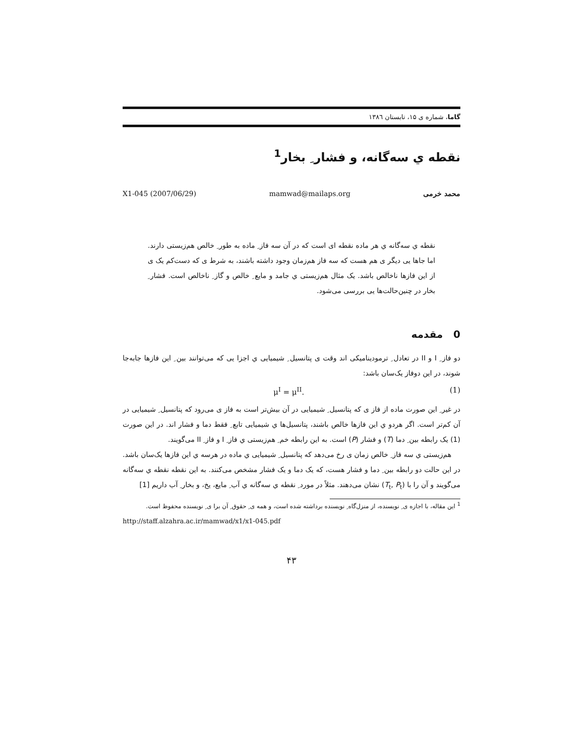گاما، شماره ی ۱۵، تابستان ۱۳۸٦
نقطه ي سه‌گانه، و فشار ِ بخار<sup>1</sup>
محمد خرمی mamwad@mailaps.org X1-045 (2007/06/29)
نقطه ي سه‌گانه ي هر ماده نقطه ای است که در آن سه فاز ِ ماده به طور ِ خالص هم‌زیستی دارند. اما جاها یی دیگر ی هم هست که سه فاز هم‌زمان وجود داشته باشند، به شرط ی که دست‌کم یک ی از این فازها ناخالص باشد. یک مثال هم‌زیستی ي جامد و مایع ِ خالص و گاز ِ ناخالص است. فشار ِ بخار در چنین‌حالت‌ها یی بررسی می‌شود.
0 مقدمه
دو فاز ِ I و II در تعادل ِ ترمودینامیکی اند وقت ی پتانسیل ِ شیمیایی ي اجزا یی که می‌توانند بین ِ این فازها جابه‌جا شوند، در این دوفاز یک‌سان باشد:
μ<sup>I</sup> = μ<sup>II</sup>. (1)
در غیر ِ این صورت ماده از فاز ی که پتانسیل ِ شیمیایی در آن بیش‌تر است به فاز ی می‌رود که پتانسیل ِ شیمیایی در آن کم‌تر است. اگر هردو ي این فازها خالص باشند، پتانسیل‌ها ي شیمیایی تابع ِ فقط دما و فشار اند. در این صورت (1) یک رابطه بین ِ دما (T) و فشار (P) است. به این رابطه خم ِ هم‌زیستی ي فاز ِ I و فاز ِ II می‌گویند.
هم‌زیستی ي سه فاز ِ خالص زمان ی رخ می‌دهد که پتانسیل ِ شیمیایی ي ماده در هرسه ي این فازها یک‌سان باشد. در این حالت دو رابطه بین ِ دما و فشار هست، که یک دما و یک فشار مشخص می‌کنند. به این نقطه نقطه ي سه‌گانه می‌گویند و آن را با (T<sub>t</sub>, P<sub>t</sub>) نشان می‌دهند. مثلاً در مورد ِ نقطه ي سه‌گانه ي آب ِ مایع، یخ، و بخار ِ آب داریم [1]
<sup>1</sup> این مقاله، با اجازه ی ِ نویسنده، از منزل‌گاه ِ نویسنده برداشته شده است، و همه ی ِ حقوق ِ آن برا ی ِ نویسنده محفوظ است.
http://staff.alzahra.ac.ir/mamwad/x1/x1-045.pdf
۴۳